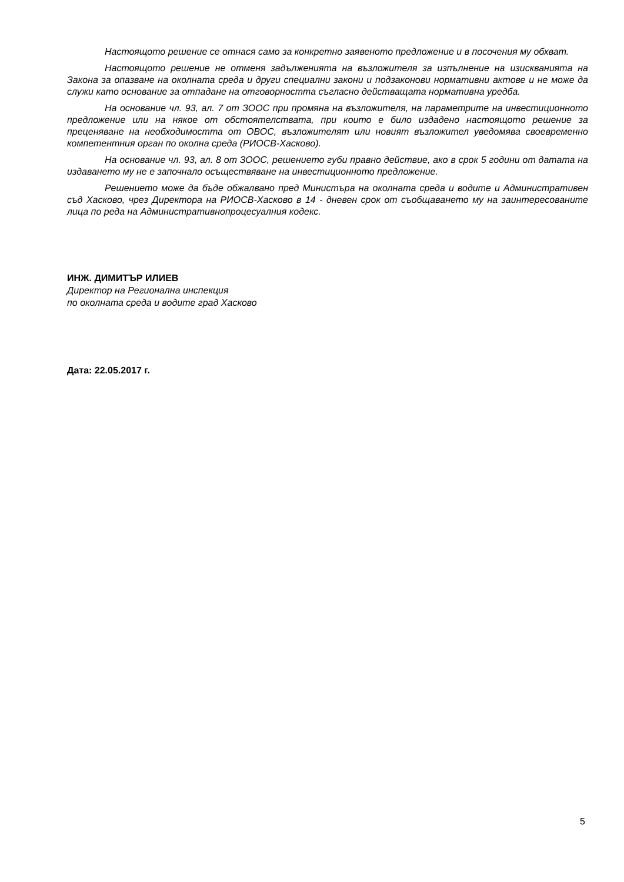Настоящото решение се отнася само за конкретно заявеното предложение и в посочения му обхват.
Настоящото решение не отменя задълженията на възложителя за изпълнение на изискванията на Закона за опазване на околната среда и други специални закони и подзаконови нормативни актове и не може да служи като основание за отпадане на отговорността съгласно действащата нормативна уредба.
На основание чл. 93, ал. 7 от ЗООС при промяна на възложителя, на параметрите на инвестиционното предложение или на някое от обстоятелствата, при които е било издадено настоящото решение за преценяване на необходимостта от ОВОС, възложителят или новият възложител уведомява своевременно компетентния орган по околна среда (РИОСВ-Хасково).
На основание чл. 93, ал. 8 от ЗООС, решението губи правно действие, ако в срок 5 години от датата на издаването му не е започнало осъществяване на инвестиционното предложение.
Решението може да бъде обжалвано пред Министъра на околната среда и водите и Административен съд Хасково, чрез Директора на РИОСВ-Хасково в 14 - дневен срок от съобщаването му на заинтересованите лица по реда на Административнопроцесуалния кодекс.
ИНЖ. ДИМИТЪР ИЛИЕВ
Директор на Регионална инспекция
по околната среда и водите град Хасково
Дата: 22.05.2017 г.
5